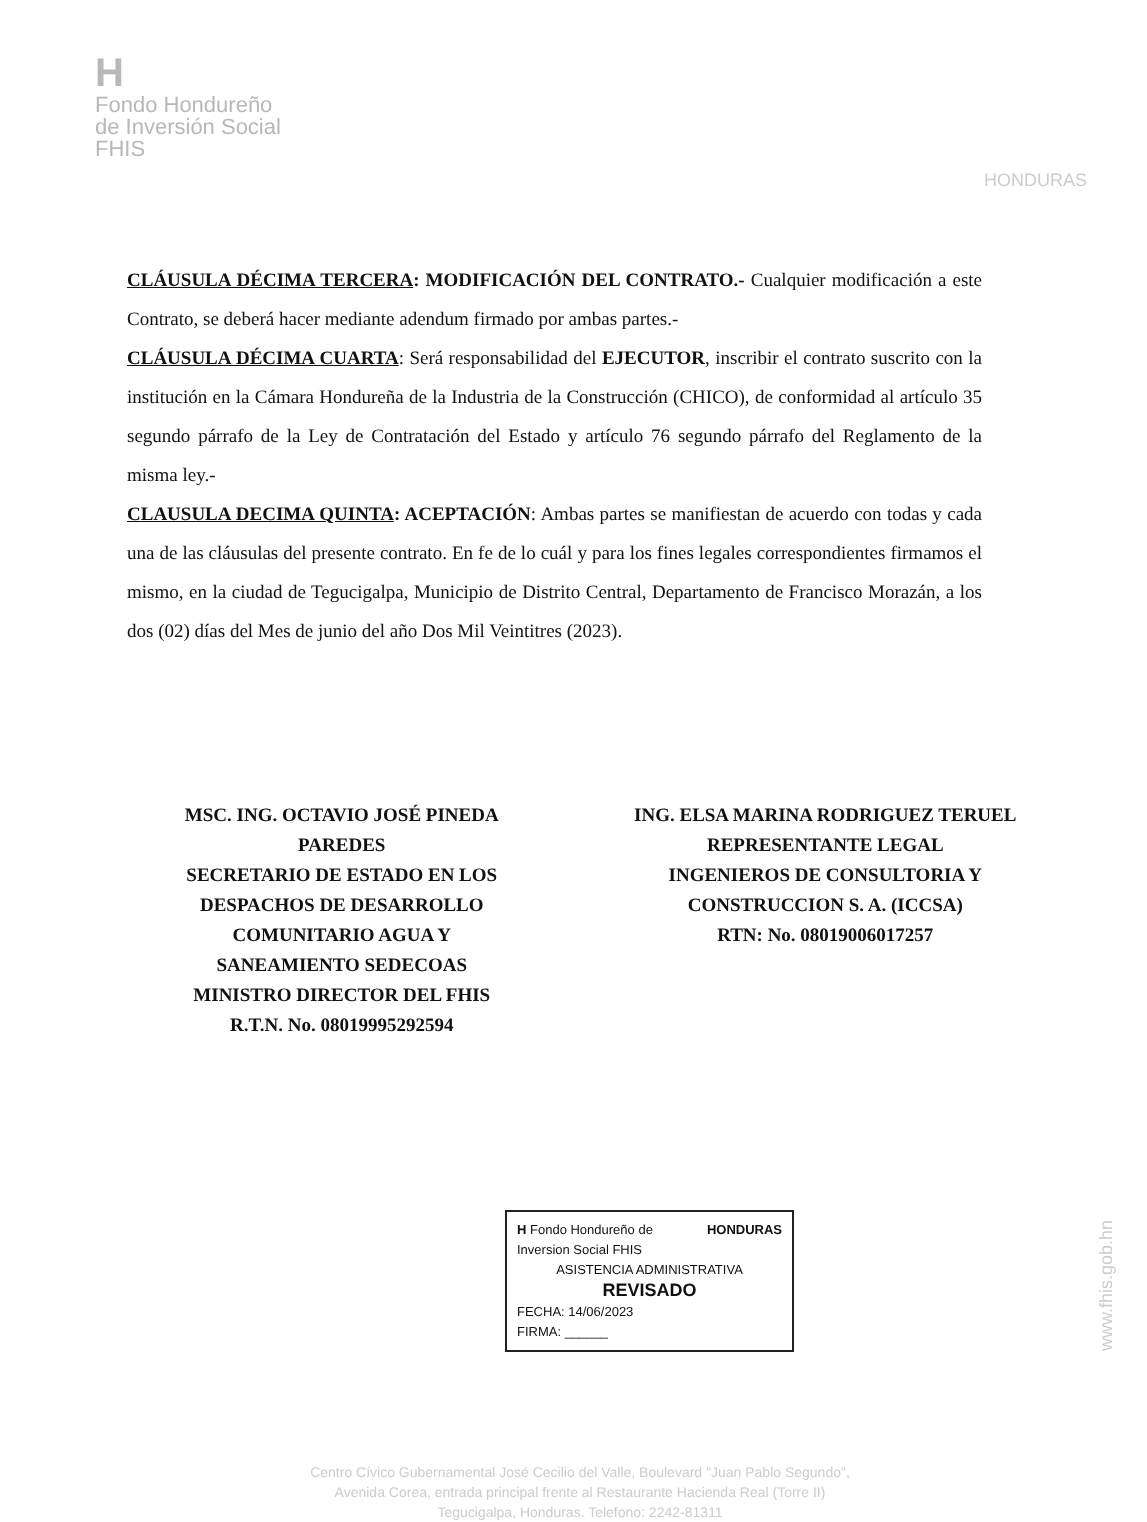H
Fondo Hondureño
de Inversión Social
FHIS
HONDURAS
CLÁUSULA DÉCIMA TERCERA: MODIFICACIÓN DEL CONTRATO.- Cualquier modificación a este Contrato, se deberá hacer mediante adendum firmado por ambas partes.-
CLÁUSULA DÉCIMA CUARTA: Será responsabilidad del EJECUTOR, inscribir el contrato suscrito con la institución en la Cámara Hondureña de la Industria de la Construcción (CHICO), de conformidad al artículo 35 segundo párrafo de la Ley de Contratación del Estado y artículo 76 segundo párrafo del Reglamento de la misma ley.-
CLAUSULA DECIMA QUINTA: ACEPTACIÓN: Ambas partes se manifiestan de acuerdo con todas y cada una de las cláusulas del presente contrato. En fe de lo cuál y para los fines legales correspondientes firmamos el mismo, en la ciudad de Tegucigalpa, Municipio de Distrito Central, Departamento de Francisco Morazán, a los dos (02) días del Mes de junio del año Dos Mil Veintitres (2023).
MSC. ING. OCTAVIO JOSÉ PINEDA
PAREDES
SECRETARIO DE ESTADO EN LOS
DESPACHOS DE DESARROLLO
COMUNITARIO AGUA Y
SANEAMIENTO SEDECOAS
MINISTRO DIRECTOR DEL FHIS
R.T.N. No. 08019995292594
ING. ELSA MARINA RODRIGUEZ TERUEL
REPRESENTANTE LEGAL
INGENIEROS DE CONSULTORIA Y
CONSTRUCCION S. A. (ICCSA)
RTN: No. 08019006017257
H Fondo Hondureño de Inversion Social FHIS HONDURAS
ASISTENCIA ADMINISTRATIVA
REVISADO
FECHA: 14/06/2023
FIRMA: ______
Centro Cívico Gubernamental José Cecilio del Valle, Boulevard "Juan Pablo Segundo",
Avenida Corea, entrada principal frente al Restaurante Hacienda Real (Torre II)
Tegucigalpa, Honduras. Telefono: 2242-81311
www.fhis.gob.hn